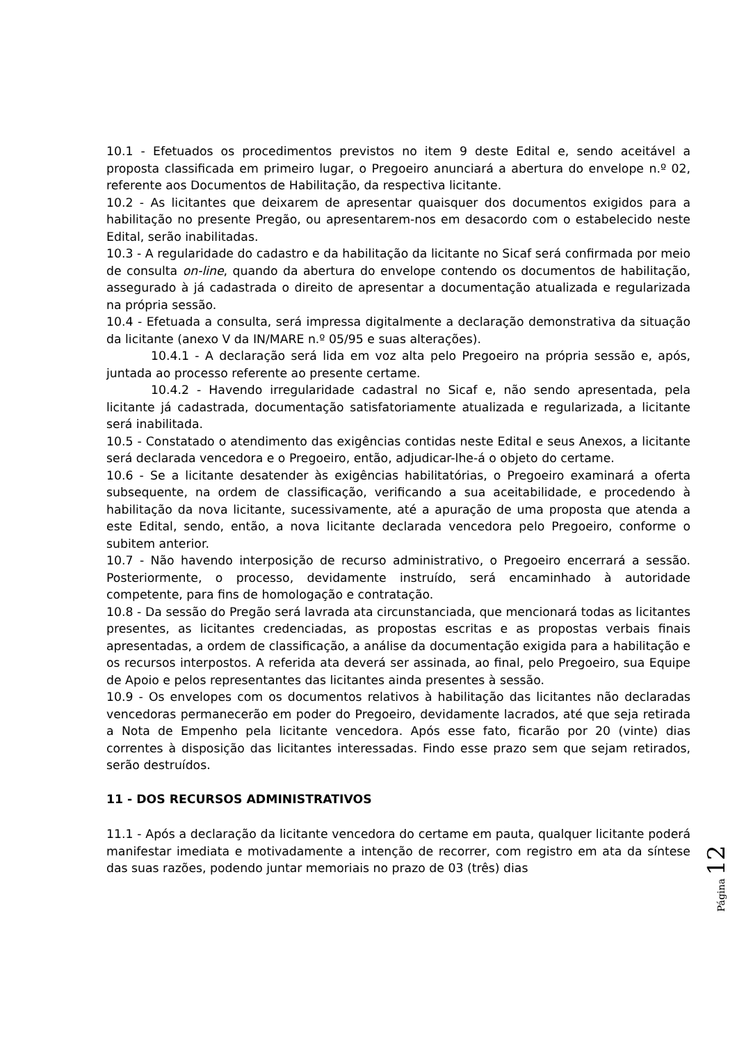10.1 - Efetuados os procedimentos previstos no item 9 deste Edital e, sendo aceitável a proposta classificada em primeiro lugar, o Pregoeiro anunciará a abertura do envelope n.º 02, referente aos Documentos de Habilitação, da respectiva licitante.
10.2 - As licitantes que deixarem de apresentar quaisquer dos documentos exigidos para a habilitação no presente Pregão, ou apresentarem-nos em desacordo com o estabelecido neste Edital, serão inabilitadas.
10.3 - A regularidade do cadastro e da habilitação da licitante no Sicaf será confirmada por meio de consulta on-line, quando da abertura do envelope contendo os documentos de habilitação, assegurado à já cadastrada o direito de apresentar a documentação atualizada e regularizada na própria sessão.
10.4 - Efetuada a consulta, será impressa digitalmente a declaração demonstrativa da situação da licitante (anexo V da IN/MARE n.º 05/95 e suas alterações).
10.4.1 - A declaração será lida em voz alta pelo Pregoeiro na própria sessão e, após, juntada ao processo referente ao presente certame.
10.4.2 - Havendo irregularidade cadastral no Sicaf e, não sendo apresentada, pela licitante já cadastrada, documentação satisfatoriamente atualizada e regularizada, a licitante será inabilitada.
10.5 - Constatado o atendimento das exigências contidas neste Edital e seus Anexos, a licitante será declarada vencedora e o Pregoeiro, então, adjudicar-lhe-á o objeto do certame.
10.6 - Se a licitante desatender às exigências habilitatórias, o Pregoeiro examinará a oferta subsequente, na ordem de classificação, verificando a sua aceitabilidade, e procedendo à habilitação da nova licitante, sucessivamente, até a apuração de uma proposta que atenda a este Edital, sendo, então, a nova licitante declarada vencedora pelo Pregoeiro, conforme o subitem anterior.
10.7 - Não havendo interposição de recurso administrativo, o Pregoeiro encerrará a sessão. Posteriormente, o processo, devidamente instruído, será encaminhado à autoridade competente, para fins de homologação e contratação.
10.8 - Da sessão do Pregão será lavrada ata circunstanciada, que mencionará todas as licitantes presentes, as licitantes credenciadas, as propostas escritas e as propostas verbais finais apresentadas, a ordem de classificação, a análise da documentação exigida para a habilitação e os recursos interpostos. A referida ata deverá ser assinada, ao final, pelo Pregoeiro, sua Equipe de Apoio e pelos representantes das licitantes ainda presentes à sessão.
10.9 - Os envelopes com os documentos relativos à habilitação das licitantes não declaradas vencedoras permanecerão em poder do Pregoeiro, devidamente lacrados, até que seja retirada a Nota de Empenho pela licitante vencedora. Após esse fato, ficarão por 20 (vinte) dias correntes à disposição das licitantes interessadas. Findo esse prazo sem que sejam retirados, serão destruídos.
11 - DOS RECURSOS ADMINISTRATIVOS
11.1 - Após a declaração da licitante vencedora do certame em pauta, qualquer licitante poderá manifestar imediata e motivadamente a intenção de recorrer, com registro em ata da síntese das suas razões, podendo juntar memoriais no prazo de 03 (três) dias
Página 12